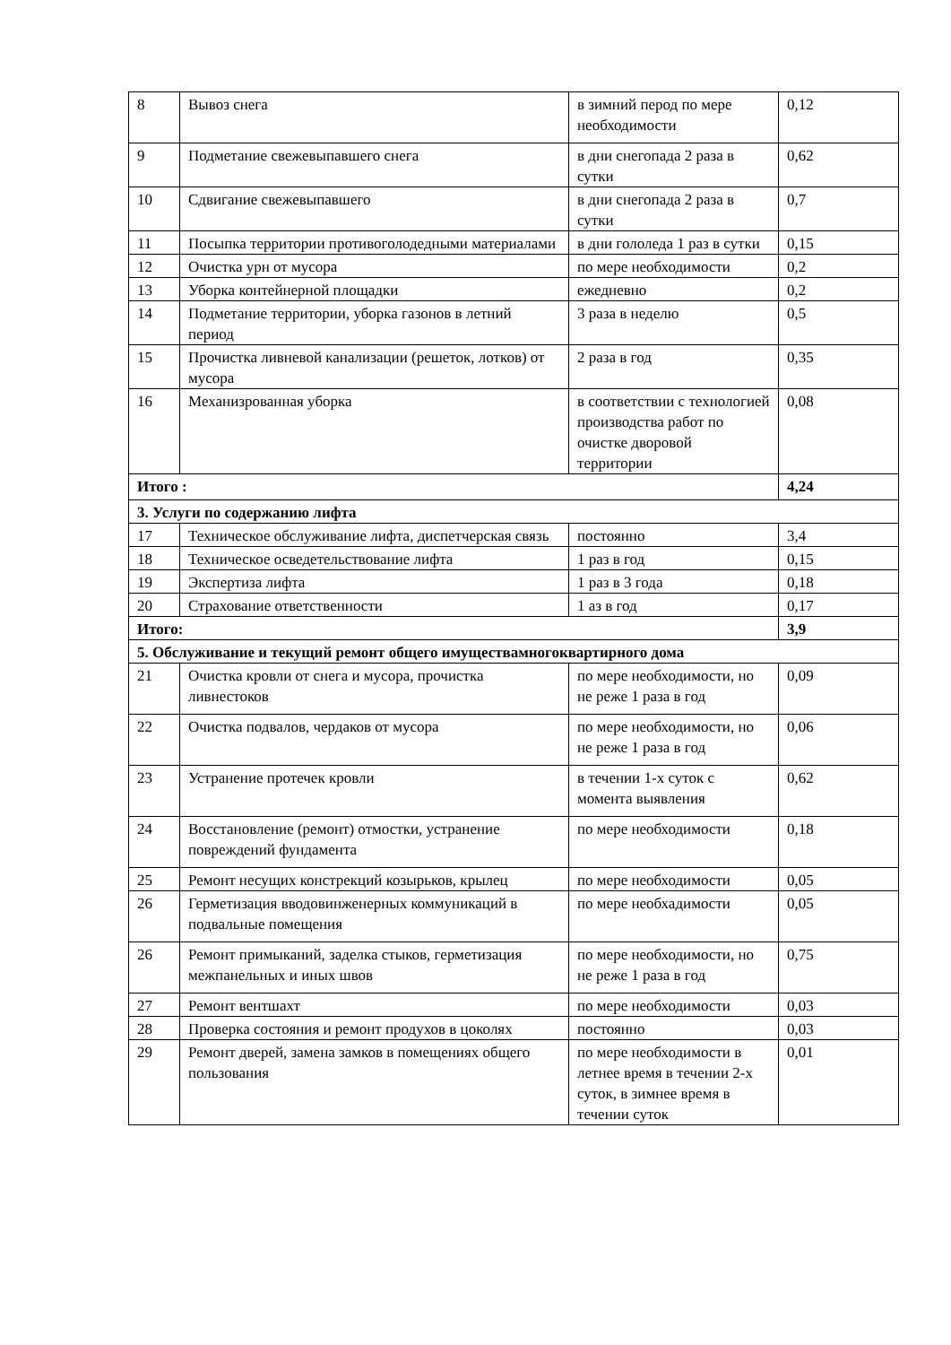| 8 | Вывоз снега | в зимний перод по мере необходимости | 0,12 |
| 9 | Подметание свежевыпавшего снега | в дни снегопада 2 раза в сутки | 0,62 |
| 10 | Сдвигание свежевыпавшего | в дни снегопада 2 раза в сутки | 0,7 |
| 11 | Посыпка территории противоголодедными материалами | в дни гололеда 1 раз в сутки | 0,15 |
| 12 | Очистка урн от мусора | по мере необходимости | 0,2 |
| 13 | Уборка контейнерной площадки | ежедневно | 0,2 |
| 14 | Подметание территории, уборка газонов в летний период | 3 раза в неделю | 0,5 |
| 15 | Прочистка ливневой канализации (решеток, лотков) от мусора | 2 раза в год | 0,35 |
| 16 | Механизрованная уборка | в соответствии с технологией производства работ по очистке дворовой территории | 0,08 |
| Итого : | | | 4,24 |
| 3. Услуги по содержанию лифта | | | |
| 17 | Техническое обслуживание лифта, диспетчерская связь | постоянно | 3,4 |
| 18 | Техническое осведетельствование лифта | 1 раз в год | 0,15 |
| 19 | Экспертиза лифта | 1 раз в 3 года | 0,18 |
| 20 | Страхование ответственности | 1 аз в год | 0,17 |
| Итого: | | | 3,9 |
| 5. Обслуживание и текущий ремонт общего имуществамногоквартирного дома | | | |
| 21 | Очистка кровли от снега и мусора, прочистка ливнестоков | по мере необходимости, но не реже 1 раза в год | 0,09 |
| 22 | Очистка подвалов, чердаков от мусора | по мере необходимости, но не реже 1 раза в год | 0,06 |
| 23 | Устранение протечек кровли | в течении 1-х суток с момента выявления | 0,62 |
| 24 | Восстановление (ремонт) отмостки, устранение повреждений фундамента | по мере необходимости | 0,18 |
| 25 | Ремонт несущих констрекций козырьков, крылец | по мере необходимости | 0,05 |
| 26 | Герметизация вводовинженерных коммуникаций в подвальные помещения | по мере необхадимости | 0,05 |
| 26 | Ремонт примыканий, заделка стыков, герметизация межпанельных и иных швов | по мере необходимости, но не реже 1 раза в год | 0,75 |
| 27 | Ремонт вентшахт | по мере необходимости | 0,03 |
| 28 | Проверка состояния и ремонт продухов в цоколях | постоянно | 0,03 |
| 29 | Ремонт дверей, замена замков в помещениях общего пользования | по мере необходимости в летнее время в течении 2-х суток, в зимнее время в течении суток | 0,01 |